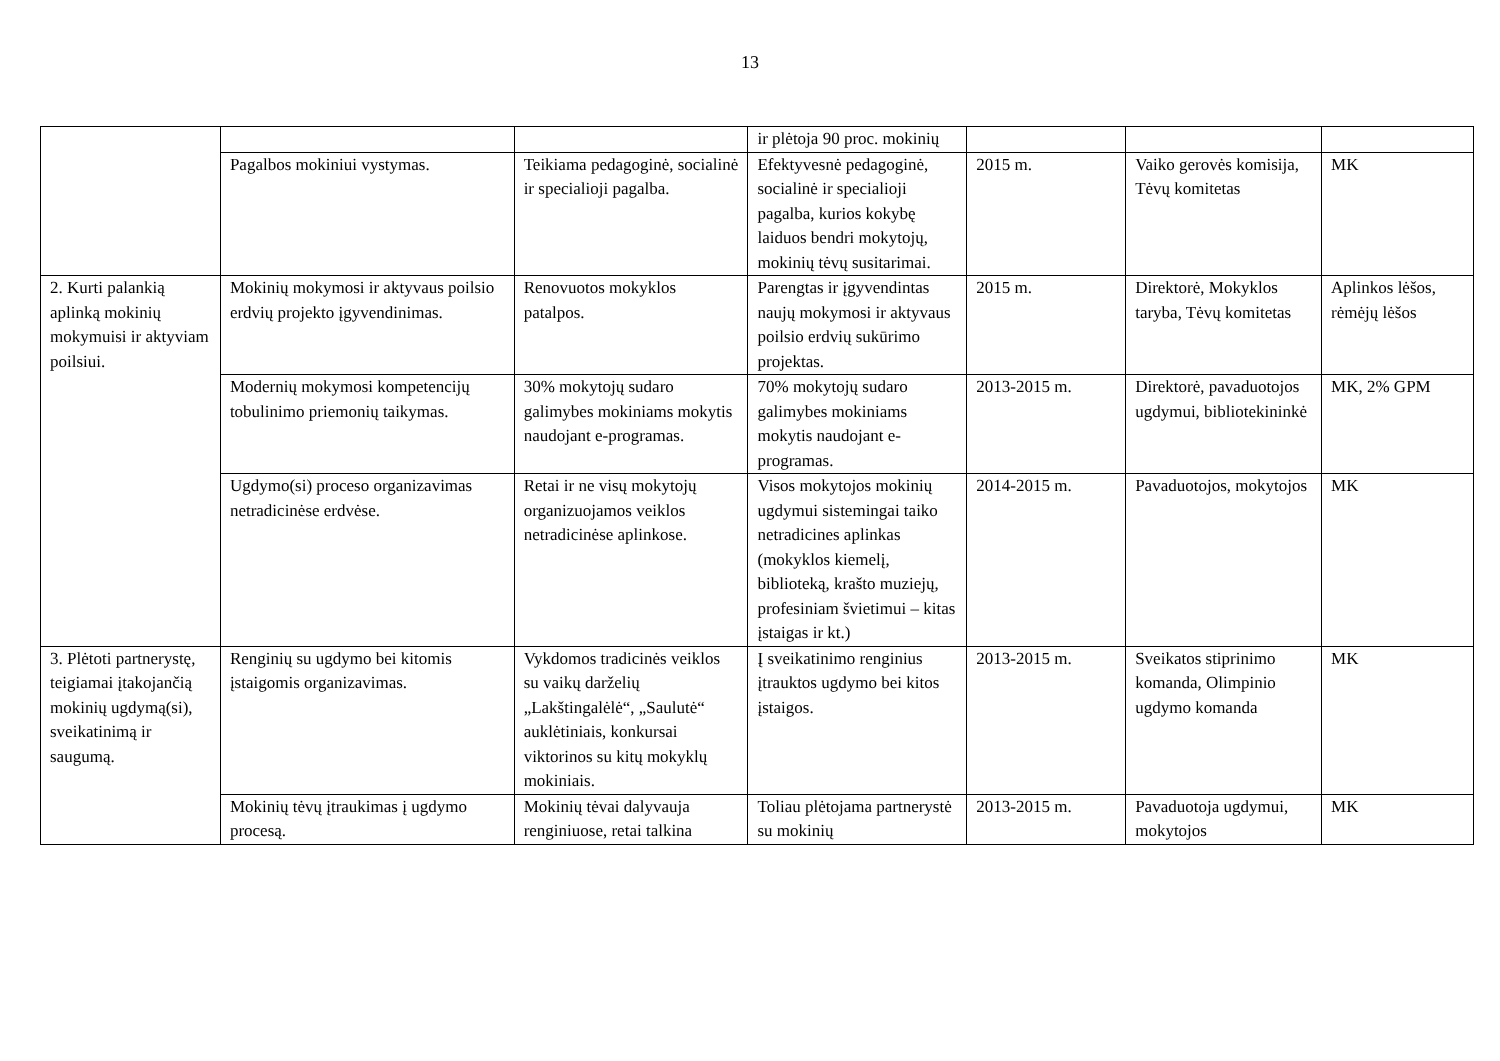13
| | | | ir plėtoja 90 proc. mokinių | | | |
| | Pagalbos mokiniui vystymas. | Teikiama pedagoginė, socialinė ir specialioji pagalba. | Efektyvesnė pedagoginė, socialinė ir specialioji pagalba, kurios kokybę laiduos bendri mokytojų, mokinių tėvų susitarimai. | 2015 m. | Vaiko gerovės komisija, Tėvų komitetas | MK |
| 2. Kurti palankią aplinką mokinių mokymuisi ir aktyviam poilsiui. | Mokinių mokymosi ir aktyvaus poilsio erdvių projekto įgyvendinimas. | Renovuotos mokyklos patalpos. | Parengtas ir įgyvendintas naujų mokymosi ir aktyvaus poilsio erdvių sukūrimo projektas. | 2015 m. | Direktorė, Mokyklos taryba, Tėvų komitetas | Aplinkos lėšos, rėmėjų lėšos |
| | Modernių mokymosi kompetencijų tobulinimo priemonių taikymas. | 30% mokytojų sudaro galimybes mokiniams mokytis naudojant e-programas. | 70% mokytojų sudaro galimybes mokiniams mokytis naudojant e-programas. | 2013-2015 m. | Direktorė, pavaduotojos ugdymui, bibliotekininkė | MK, 2% GPM |
| | Ugdymo(si) proceso organizavimas netradicinėse erdvėse. | Retai ir ne visų mokytojų organizuojamos veiklos netradicinėse aplinkose. | Visos mokytojos mokinių ugdymui sistemingai taiko netradicines aplinkas (mokyklos kiemelį, biblioteką, krašto muziejų, profesiniam švietimui – kitas įstaigas ir kt.) | 2014-2015 m. | Pavaduotojos, mokytojos | MK |
| 3. Plėtoti partnerystę, teigiamai įtakojančią mokinių ugdymą(si), sveikatinimą ir saugumą. | Renginių su ugdymo bei kitomis įstaigomis organizavimas. | Vykdomos tradicinės veiklos su vaikų darželių „Lakštingalėlė“, „Saulutė“ auklėtiniais, konkursai viktorinos su kitų mokyklų mokiniais. | Į sveikatinimo renginius įtrauktos ugdymo bei kitos įstaigos. | 2013-2015 m. | Sveikatos stiprinimo komanda, Olimpinio ugdymo komanda | MK |
| | Mokinių tėvų įtraukimas į ugdymo procesą. | Mokinių tėvai dalyvauja renginiuose, retai talkina | Toliau plėtojama partnerystė su mokinių | 2013-2015 m. | Pavaduotoja ugdymui, mokytojos | MK |